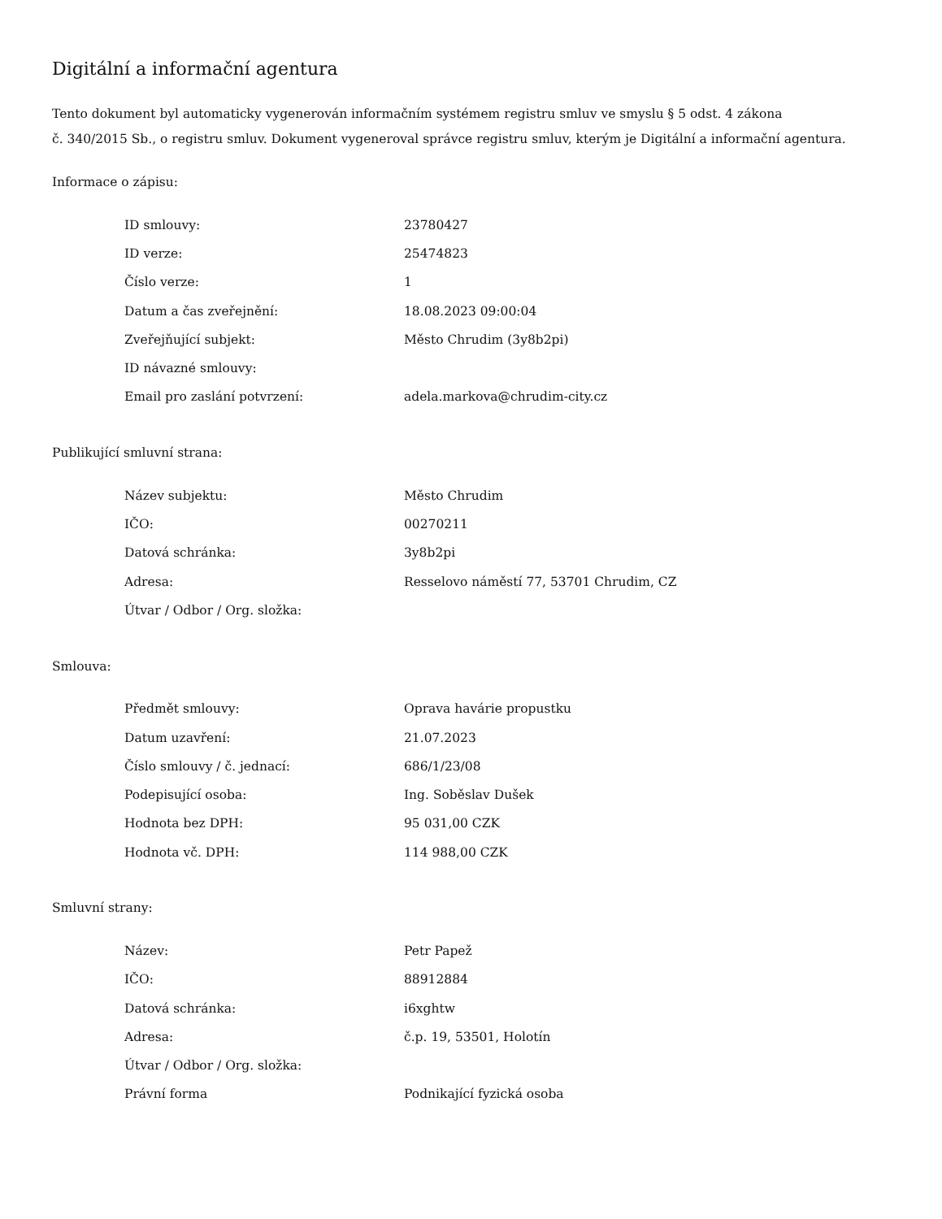Digitální a informační agentura
Tento dokument byl automaticky vygenerován informačním systémem registru smluv ve smyslu § 5 odst. 4 zákona
č. 340/2015 Sb., o registru smluv. Dokument vygeneroval správce registru smluv, kterým je Digitální a informační agentura.
Informace o zápisu:
| ID smlouvy: | 23780427 |
| ID verze: | 25474823 |
| Číslo verze: | 1 |
| Datum a čas zveřejnění: | 18.08.2023 09:00:04 |
| Zveřejňující subjekt: | Město Chrudim (3y8b2pi) |
| ID návazné smlouvy: | |
| Email pro zaslání potvrzení: | adela.markova@chrudim-city.cz |
Publikující smluvní strana:
| Název subjektu: | Město Chrudim |
| IČO: | 00270211 |
| Datová schránka: | 3y8b2pi |
| Adresa: | Resselovo náměstí 77, 53701 Chrudim, CZ |
| Útvar / Odbor / Org. složka: | |
Smlouva:
| Předmět smlouvy: | Oprava havárie propustku |
| Datum uzavření: | 21.07.2023 |
| Číslo smlouvy / č. jednací: | 686/1/23/08 |
| Podepisující osoba: | Ing. Soběslav Dušek |
| Hodnota bez DPH: | 95 031,00 CZK |
| Hodnota vč. DPH: | 114 988,00 CZK |
Smluvní strany:
| Název: | Petr Papež |
| IČO: | 88912884 |
| Datová schránka: | i6xghtw |
| Adresa: | č.p. 19, 53501, Holotín |
| Útvar / Odbor / Org. složka: | |
| Právní forma | Podnikající fyzická osoba |